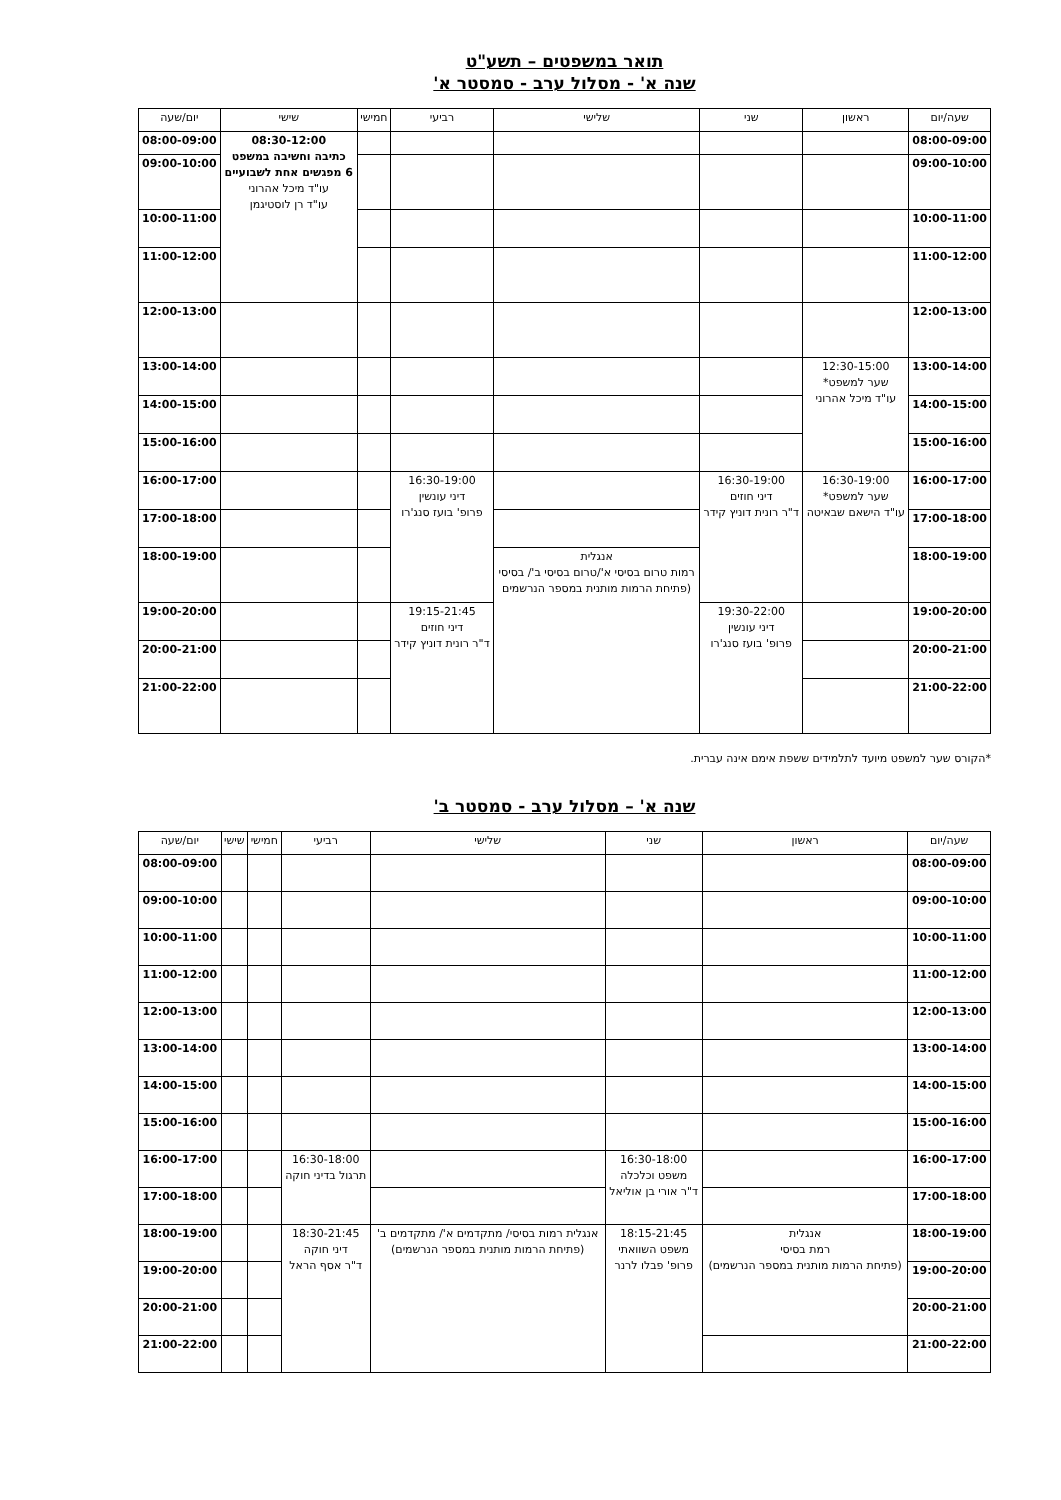תואר במשפטים – תשע"ט
שנה א' - מסלול ערב - סמסטר א'
| שעה/יום | ראשון | שני | שלישי | רביעי | חמישי | שישי | יום/שעה |
| --- | --- | --- | --- | --- | --- | --- | --- |
| 08:00-09:00 | | | | | | 08:30-12:00 כתיבה וחשיבה במשפט 6 מפגשים אחת לשבועיים עו"ד מיכל אהרוני עו"ד רן לוסטיגמן | 08:00-09:00 |
| 09:00-10:00 | | | | | | | 09:00-10:00 |
| 10:00-11:00 | | | | | | | 10:00-11:00 |
| 11:00-12:00 | | | | | | | 11:00-12:00 |
| 12:00-13:00 | | | | | | | 12:00-13:00 |
| 13:00-14:00 | 12:30-15:00 שער למשפט* עו"ד מיכל אהרוני | | | | | | 13:00-14:00 |
| 14:00-15:00 | | | | | | | 14:00-15:00 |
| 15:00-16:00 | | | | | | | 15:00-16:00 |
| 16:00-17:00 | 16:30-19:00 שער למשפט* עו"ד הישאם שבאיטה | 16:30-19:00 דיני חוזים ד"ר רונית דוניץ קידר | | 16:30-19:00 דיני עונשין פרופ' בועז סנג'רו | | | 16:00-17:00 |
| 17:00-18:00 | | | | | | | 17:00-18:00 |
| 18:00-19:00 | | | אנגלית רמות טרום בסיסי א'/טרום בסיסי ב'/ בסיסי (פתיחת הרמות מותנית במספר הנרשמים | | | | 18:00-19:00 |
| 19:00-20:00 | | 19:30-22:00 דיני עונשין פרופ' בועז סנג'רו | | 19:15-21:45 דיני חוזים ד"ר רונית דוניץ קידר | | | 19:00-20:00 |
| 20:00-21:00 | | | | | | | 20:00-21:00 |
| 21:00-22:00 | | | | | | | 21:00-22:00 |
*הקורס שער למשפט מיועד לתלמידים ששפת אימם אינה עברית.
שנה א' – מסלול ערב - סמסטר ב'
| שעה/יום | ראשון | שני | שלישי | רביעי | חמישי | שישי | יום/שעה |
| --- | --- | --- | --- | --- | --- | --- | --- |
| 08:00-09:00 | | | | | | | 08:00-09:00 |
| 09:00-10:00 | | | | | | | 09:00-10:00 |
| 10:00-11:00 | | | | | | | 10:00-11:00 |
| 11:00-12:00 | | | | | | | 11:00-12:00 |
| 12:00-13:00 | | | | | | | 12:00-13:00 |
| 13:00-14:00 | | | | | | | 13:00-14:00 |
| 14:00-15:00 | | | | | | | 14:00-15:00 |
| 15:00-16:00 | | | | | | | 15:00-16:00 |
| 16:00-17:00 | | 16:30-18:00 משפט וכלכלה ד"ר אורי בן אוליאל | | 16:30-18:00 תרגול בדיני חוקה | | | 16:00-17:00 |
| 17:00-18:00 | | | | | | | 17:00-18:00 |
| 18:00-19:00 | אנגלית רמת בסיסי (פתיחת הרמות מותנית במספר הנרשמים) | 18:15-21:45 משפט השוואתי פרופ' פבלו לרנר | אנגלית רמות בסיסי/ מתקדמים א'/ מתקדמים ב' (פתיחת הרמות מותנית במספר הנרשמים) | 18:30-21:45 דיני חוקה ד"ר אסף הראל | | | 18:00-19:00 |
| 19:00-20:00 | | | | | | | 19:00-20:00 |
| 20:00-21:00 | | | | | | | 20:00-21:00 |
| 21:00-22:00 | | | | | | | 21:00-22:00 |